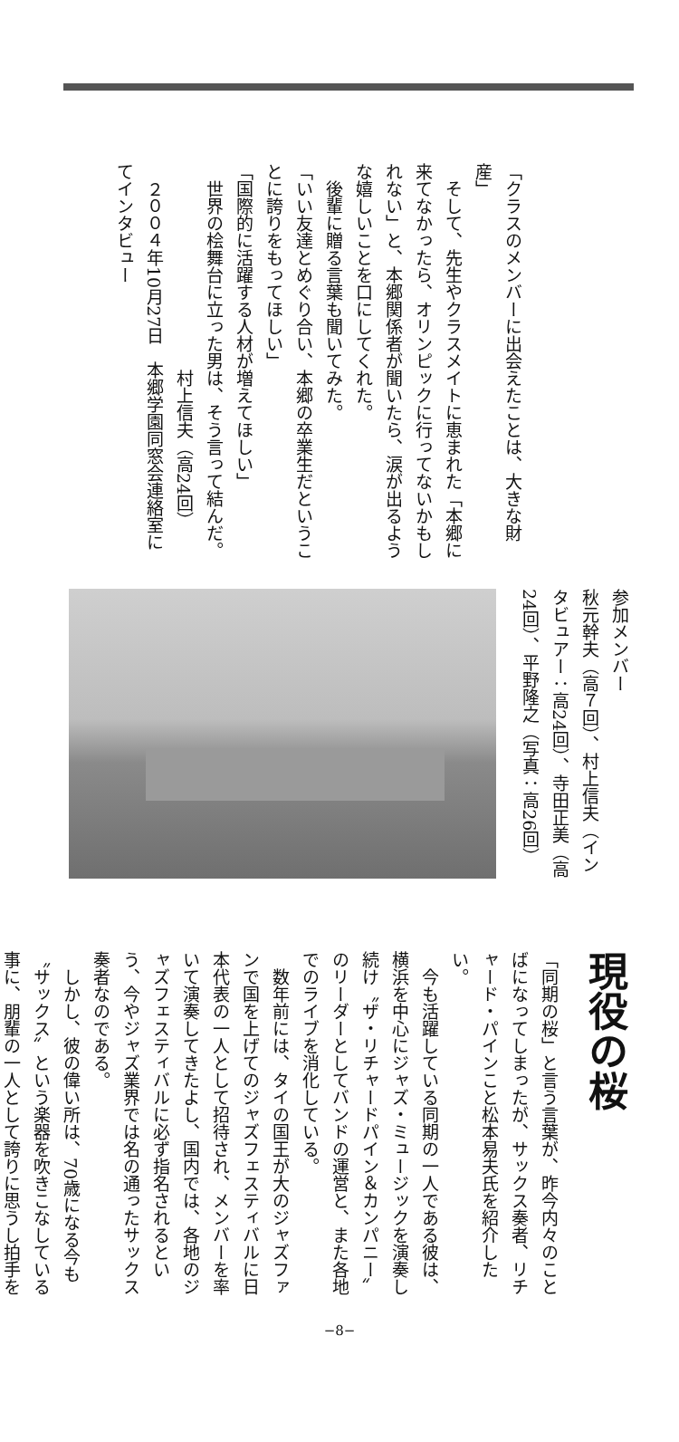「クラスのメンバーに出会えたことは、大きな財産」
　そして、先生やクラスメイトに恵まれた「本郷に来てなかったら、オリンピックに行ってないかもしれない」と、本郷関係者が聞いたら、涙が出るような嬉しいことを口にしてくれた。
　後輩に贈る言葉も聞いてみた。
「いい友達とめぐり合い、本郷の卒業生だということに誇りをもってほしい」
「国際的に活躍する人材が増えてほしい」
　世界の桧舞台に立った男は、そう言って結んだ。
　　　　　　　　　　　　村上信夫（高24回）
　２００４年10月27日　本郷学園同窓会連絡室にてインタビュー
参加メンバー
秋元幹夫（高７回）、村上信夫（インタビュアー：高24回）、寺田正美（高24回）、平野隆之（写真：高26回）
現役の桜
「同期の桜」と言う言葉が、昨今内々のことばになってしまったが、サックス奏者、リチャード・パインこと松本易夫氏を紹介したい。
　今も活躍している同期の一人である彼は、横浜を中心にジャズ・ミュージックを演奏し続け〝ザ・リチャードパイン＆カンパニー〟のリーダーとしてバンドの運営と、また各地でのライブを消化している。
　数年前には、タイの国王が大のジャズファンで国を上げてのジャズフェスティバルに日本代表の一人として招待され、メンバーを率いて演奏してきたよし、国内では、各地のジャズフェスティバルに必ず指名されるという、今やジャズ業界では名の通ったサックス奏者なのである。
　しかし、彼の偉い所は、70歳になる今も〝サックス〟という楽器を吹きこなしている事に、朋輩の一人として誇りに思うし拍手を
−8−